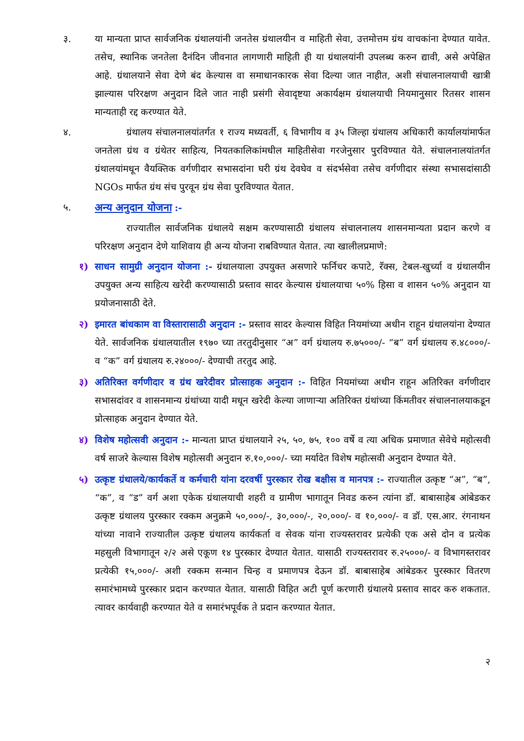३. या मान्यता प्राप्त सार्वजनिक ग्रंथालयांनी जनतेस ग्रंथालयीन व माहिती सेवा, उत्तमोत्तम ग्रंथ वाचकांना देण्यात यावेत. तसेच, स्थानिक जनतेला दैनंदिन जीवनात लागणारी माहिती ही या ग्रंथालयांनी उपलब्ध करुन द्यावी, असे अपेक्षित आहे. ग्रंथालयाने सेवा देणे बंद केल्यास वा समाधानकारक सेवा दिल्या जात नाहीत, अशी संचालनालयाची खात्री झाल्यास परिरक्षण अनुदान दिले जात नाही प्रसंगी सेवादृष्टया अकार्यक्षम ग्रंथालयाची नियमानुसार रितसर शासन मान्यताही रद्द करण्यात येते.
४. ग्रंथालय संचालनालयांतर्गत १ राज्य मध्यवर्ती, ६ विभागीय व ३५ जिल्हा ग्रंथालय अधिकारी कार्यालयांमार्फत जनतेला ग्रंथ व ग्रंथेतर साहित्य, नियतकालिकांमधील माहितीसेवा गरजेनुसार पुरविण्यात येते. संचालनालयांतर्गत ग्रंथालयांमधून वैयक्तिक वर्गणीदार सभासदांना घरी ग्रंथ देवघेव व संदर्भसेवा तसेच वर्गणीदार संस्था सभासदांसाठी NGOs मार्फत ग्रंथ संच पुरवून ग्रंथ सेवा पुरविण्यात येतात.
५. अन्य अनुदान योजना :-
राज्यातील सार्वजनिक ग्रंथालये सक्षम करण्यासाठी ग्रंथालय संचालनालय शासनमान्यता प्रदान करणे व परिरक्षण अनुदान देणे याशिवाय ही अन्य योजना राबविण्यात येतात. त्या खालीलप्रमाणे:
१) साधन सामुग्री अनुदान योजना :- ग्रंथालयाला उपयुक्त असणारे फर्निचर कपाटे, रॅक्स, टेबल-खुर्च्या व ग्रंथालयीन उपयुक्त अन्य साहित्य खरेदी करण्यासाठी प्रस्ताव सादर केल्यास ग्रंथालयाचा ५०% हिसा व शासन ५०% अनुदान या प्रयोजनासाठी देते.
२) इमारत बांधकाम वा विस्तारासाठी अनुदान :- प्रस्ताव सादर केल्यास विहित नियमांच्या अधीन राहून ग्रंथालयांना देण्यात येते. सार्वजनिक ग्रंथालयातील १९७० च्या तरतुदीनुसार “अ” वर्ग ग्रंथालय रु.७५०००/- “ब” वर्ग ग्रंथालय रु.४८०००/- व “क” वर्ग ग्रंथालय रु.२४०००/- देण्याची तरतुद आहे.
३) अतिरिक्त वर्गणीदार व ग्रंथ खरेदीवर प्रोत्साहक अनुदान :- विहित नियमांच्या अधीन राहून अतिरिक्त वर्गणीदार सभासदांवर व शासनमान्य ग्रंथांच्या यादी मधून खरेदी केल्या जाणाऱ्या अतिरिक्त ग्रंथांच्या किंमतीवर संचालनालयाकडून प्रोत्साहक अनुदान देण्यात येते.
४) विशेष महोत्सवी अनुदान :- मान्यता प्राप्त ग्रंथालयाने २५, ५०, ७५, १०० वर्षे व त्या अधिक प्रमाणात सेवेचे महोत्सवी वर्ष साजरे केल्यास विशेष महोत्सवी अनुदान रु.१०,०००/- च्या मर्यादेत विशेष महोत्सवी अनुदान देण्यात येते.
५) उत्कृष्ट ग्रंथालये/कार्यकर्ते व कर्मचारी यांना दरवर्षी पुरस्कार रोख बक्षीस व मानपत्र :- राज्यातील उत्कृष्ट “अ”, “ब”, “क”, व “ड” वर्ग अशा एकेक ग्रंथालयाची शहरी व ग्रामीण भागातून निवड करुन त्यांना डॉ. बाबासाहेब आंबेडकर उत्कृष्ट ग्रंथालय पुरस्कार रक्कम अनुक्रमे ५०,०००/-, ३०,०००/-, २०,०००/- व १०,०००/- व डॉ. एस.आर. रंगनाथन यांच्या नावाने राज्यातील उत्कृष्ट ग्रंथालय कार्यकर्ता व सेवक यांना राज्यस्तरावर प्रत्येकी एक असे दोन व प्रत्येक महसुली विभागातून २/२ असे एकूण १४ पुरस्कार देण्यात येतात. यासाठी राज्यस्तरावर रु.२५०००/- व विभागस्तरावर प्रत्येकी १५,०००/- अशी रक्कम सन्मान चिन्ह व प्रमाणपत्र देऊन डॉ. बाबासाहेब आंबेडकर पुरस्कार वितरण समारंभामध्ये पुरस्कार प्रदान करण्यात येतात. यासाठी विहित अटी पूर्ण करणारी ग्रंथालये प्रस्ताव सादर करु शकतात. त्यावर कार्यवाही करण्यात येते व समारंभपूर्वक ते प्रदान करण्यात येतात.
२